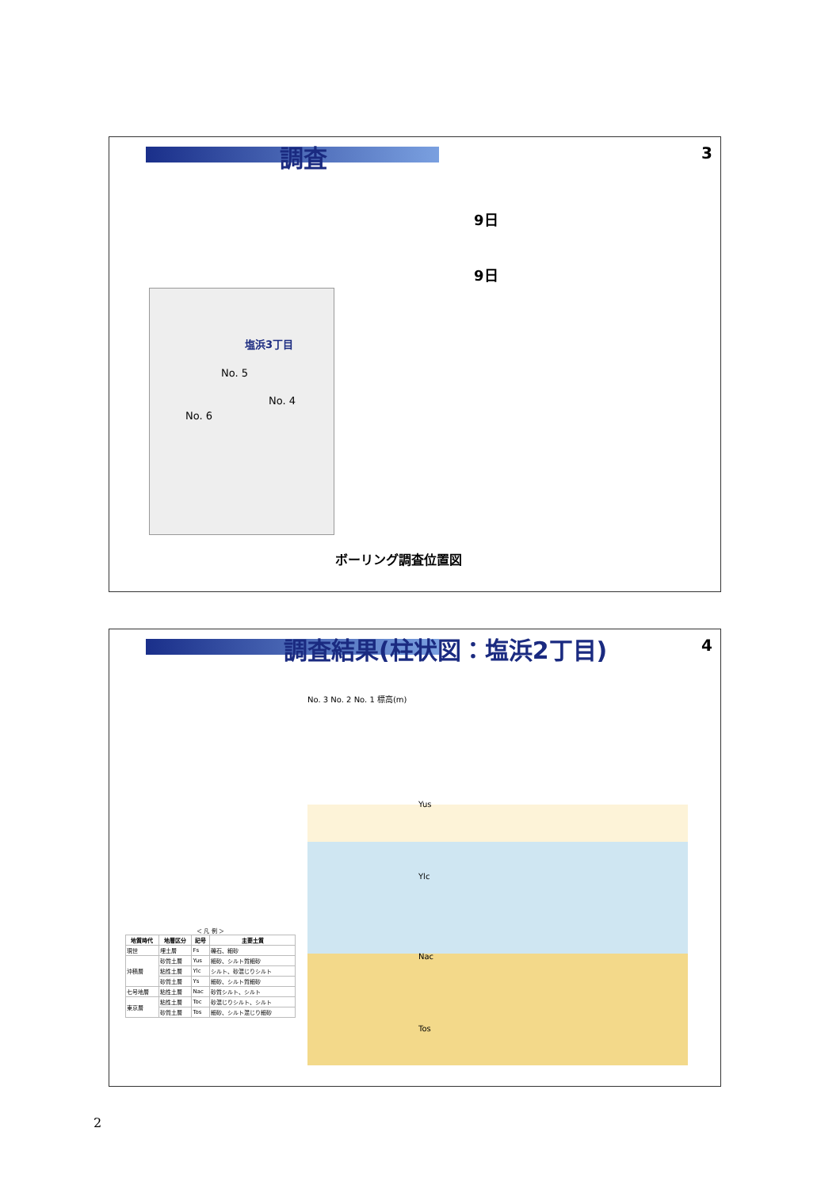調査
3
9日
9日
塩浜3丁目
No. 5
No. 4
No. 6
ボーリング調査位置図
調査結果(柱状図：塩浜2丁目)
4
No. 3 No. 2 No. 1 標高(m)
Yus
Ylc
Nac
Tos
＜ 凡 例 ＞
| 地質時代 | 地層区分 | 記号 | 主要土質 |
| --- | --- | --- | --- |
| 現世 | 埋土層 | Fs | 礫石、細砂 |
| 沖積層 | 砂質土層 | Yus | 細砂、シルト質細砂 |
| | 粘性土層 | Ylc | シルト、砂混じりシルト |
| | 砂質土層 | Ys | 細砂、シルト質細砂 |
| 七号地層 | 粘性土層 | Nac | 砂質シルト、シルト |
| 東京層 | 粘性土層 | Toc | 砂混じりシルト、シルト |
| | 砂質土層 | Tos | 細砂、シルト混じり細砂 |
2